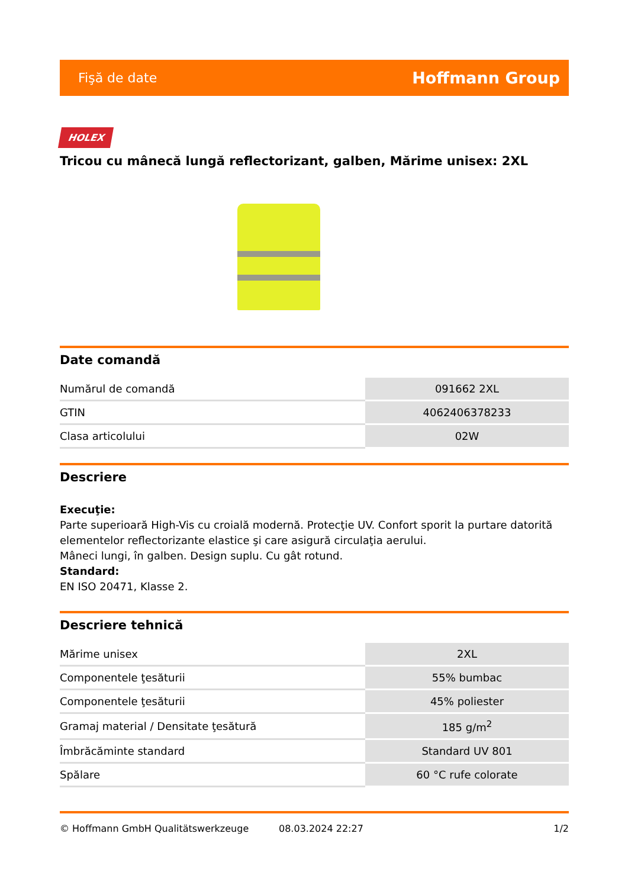Fişă de date Hoffmann Group
HOLEX
Tricou cu mânecă lungă reflectorizant, galben, Mărime unisex: 2XL
Date comandă
| Numărul de comandă | 091662 2XL |
| GTIN | 4062406378233 |
| Clasa articolului | 02W |
Descriere
Execuţie:
Parte superioară High-Vis cu croială modernă. Protecţie UV. Confort sporit la purtare datorită elementelor reflectorizante elastice şi care asigură circulaţia aerului.
Mâneci lungi, în galben. Design suplu. Cu gât rotund.
Standard:
EN ISO 20471, Klasse 2.
Descriere tehnică
| Mărime unisex | 2XL |
| Componentele ţesăturii | 55% bumbac |
| Componentele ţesăturii | 45% poliester |
| Gramaj material / Densitate ţesătură | 185 g/m<sup>2</sup> |
| Îmbrăcăminte standard | Standard UV 801 |
| Spălare | 60 °C rufe colorate |
© Hoffmann GmbH Qualitätswerkzeuge 08.03.2024 22:27 1/2